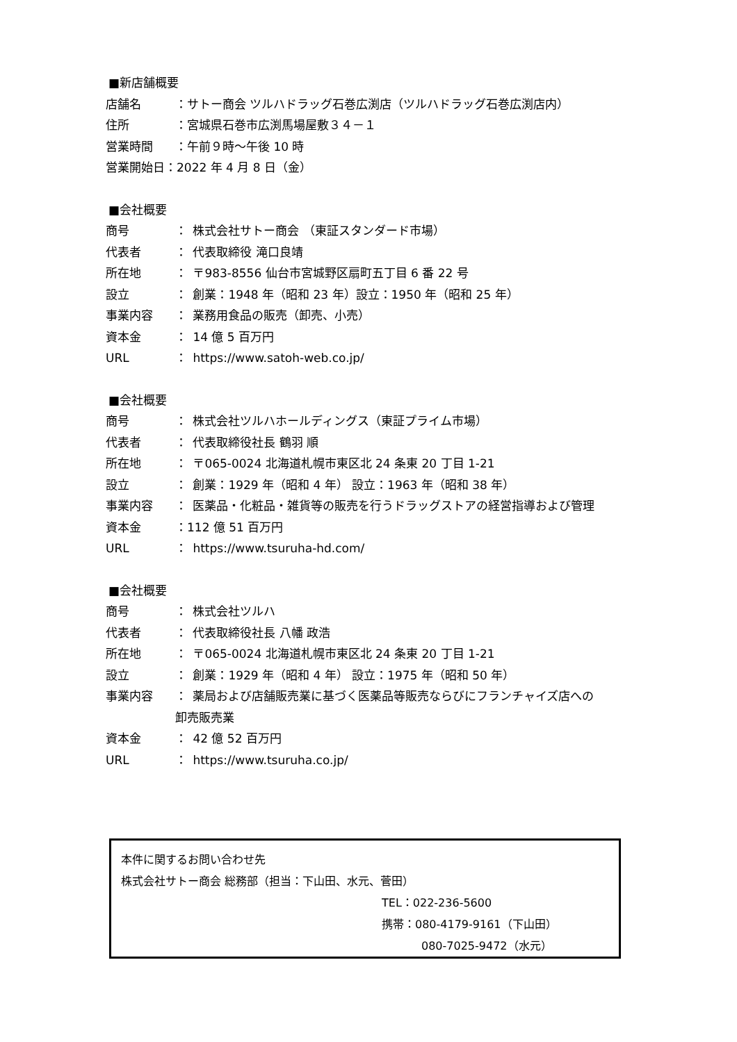■新店舗概要
店舗名 ：サトー商会 ツルハドラッグ石巻広渕店（ツルハドラッグ石巻広渕店内）
住所 ：宮城県石巻市広渕馬場屋敷３４－１
営業時間 ：午前９時～午後 10 時
営業開始日：2022 年 4 月 8 日（金）
■会社概要
商号 ： 株式会社サトー商会 （東証スタンダード市場）
代表者 ： 代表取締役 滝口良靖
所在地 ： 〒983-8556 仙台市宮城野区扇町五丁目 6 番 22 号
設立 ： 創業：1948 年（昭和 23 年）設立：1950 年（昭和 25 年）
事業内容 ： 業務用食品の販売（卸売、小売）
資本金 ： 14 億 5 百万円
URL ： https://www.satoh-web.co.jp/
■会社概要
商号 ： 株式会社ツルハホールディングス（東証プライム市場）
代表者 ： 代表取締役社長 鶴羽 順
所在地 ： 〒065-0024 北海道札幌市東区北 24 条東 20 丁目 1-21
設立 ： 創業：1929 年（昭和 4 年） 設立：1963 年（昭和 38 年）
事業内容 ： 医薬品・化粧品・雑貨等の販売を行うドラッグストアの経営指導および管理
資本金 ：112 億 51 百万円
URL ： https://www.tsuruha-hd.com/
■会社概要
商号 ： 株式会社ツルハ
代表者 ： 代表取締役社長 八幡 政浩
所在地 ： 〒065-0024 北海道札幌市東区北 24 条東 20 丁目 1-21
設立 ： 創業：1929 年（昭和 4 年） 設立：1975 年（昭和 50 年）
事業内容 ： 薬局および店舗販売業に基づく医薬品等販売ならびにフランチャイズ店への
卸売販売業
資本金 ： 42 億 52 百万円
URL ： https://www.tsuruha.co.jp/
本件に関するお問い合わせ先
株式会社サトー商会 総務部（担当：下山田、水元、菅田）
TEL：022-236-5600
携帯：080-4179-9161（下山田）
080-7025-9472（水元）